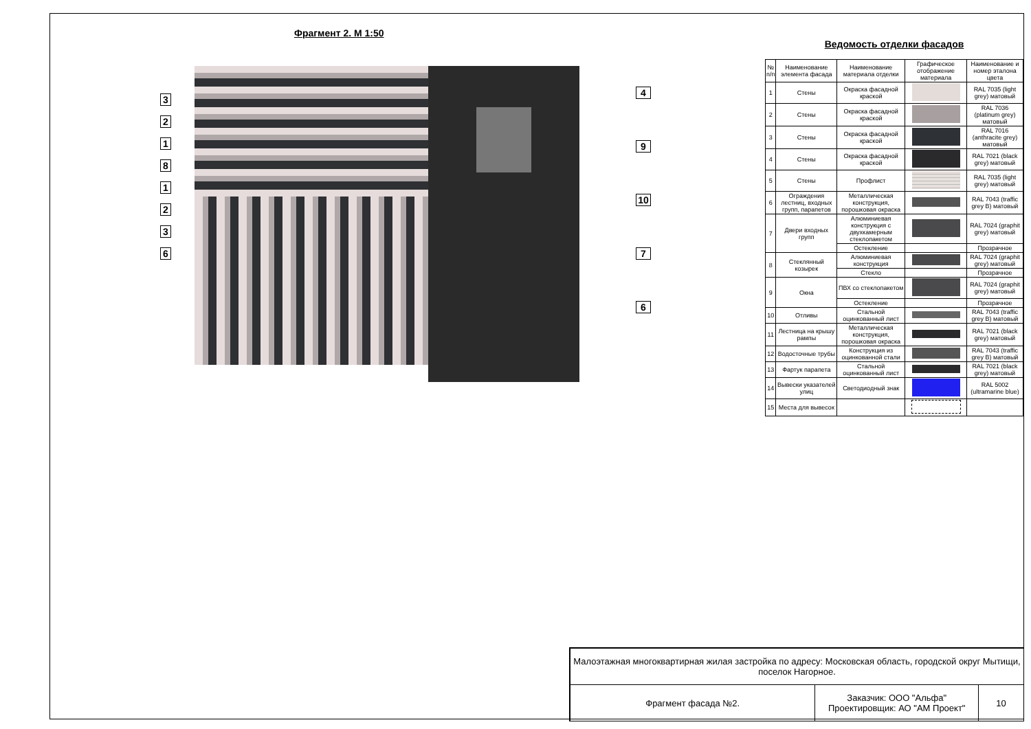Фрагмент 2. М 1:50
32181236
4
9
10
7
6
Ведомость отделки фасадов
| № п/п | Наименование элемента фасада | Наименование материала отделки | Графическое отображение материала | Наименование и номер эталона цвета |
| --- | --- | --- | --- | --- |
| 1 | Стены | Окраска фасадной краской | | RAL 7035 (light grey) матовый |
| 2 | Стены | Окраска фасадной краской | | RAL 7036 (platinum grey) матовый |
| 3 | Стены | Окраска фасадной краской | | RAL 7016 (anthracite grey) матовый |
| 4 | Стены | Окраска фасадной краской | | RAL 7021 (black grey) матовый |
| 5 | Стены | Профлист | | RAL 7035 (light grey) матовый |
| 6 | Ограждения лестниц, входных групп, парапетов | Металлическая конструкция, порошковая окраска | | RAL 7043 (traffic grey B) матовый |
| 7 | Двери входных групп | Алюминиевая конструкция с двухкамерным стеклопакетом | | RAL 7024 (graphit grey) матовый |
| | | Остекление | | Прозрачное |
| 8 | Стеклянный козырек | Алюминиевая конструкция | | RAL 7024 (graphit grey) матовый |
| | | Стекло | | Прозрачное |
| 9 | Окна | ПВХ со стеклопакетом | | RAL 7024 (graphit grey) матовый |
| | | Остекление | | Прозрачное |
| 10 | Отливы | Стальной оцинкованный лист | | RAL 7043 (traffic grey B) матовый |
| 11 | Лестница на крышу рампы | Металлическая конструкция, порошковая окраска | | RAL 7021 (black grey) матовый |
| 12 | Водосточные трубы | Конструкция из оцинкованной стали | | RAL 7043 (traffic grey B) матовый |
| 13 | Фартук парапета | Стальной оцинкованный лист | | RAL 7021 (black grey) матовый |
| 14 | Вывески указателей улиц | Светодиодный знак | | RAL 5002 (ultramarine blue) |
| 15 | Места для вывесок | | | |
| Малоэтажная многоквартирная жилая застройка по адресу: Московская область, городской округ Мытищи, поселок Нагорное. | | |
| Фрагмент фасада №2. | Заказчик: ООО "Альфа" Проектировщик: АО "АМ Проект" | 10 |